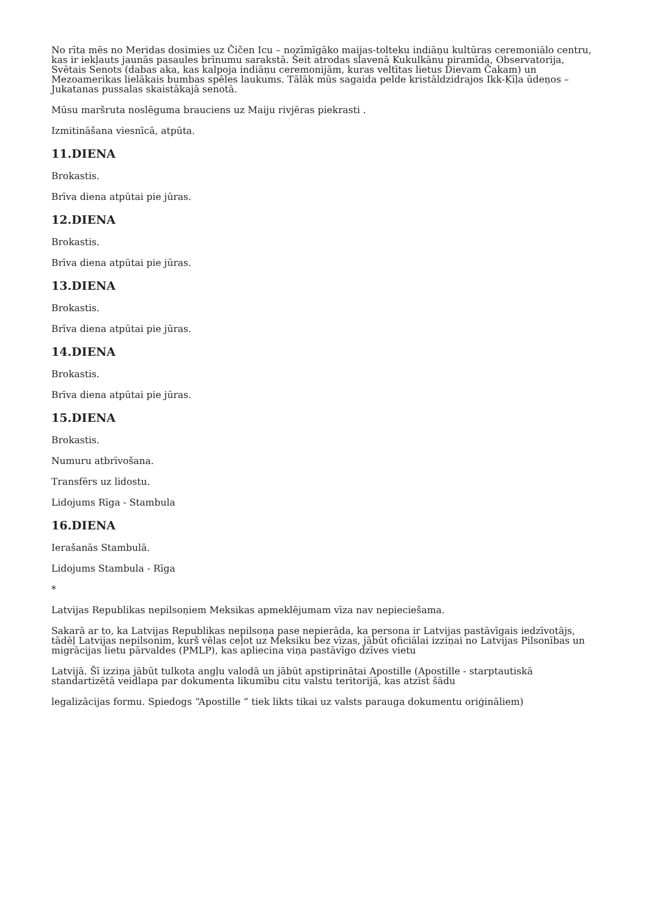No rīta mēs no Meridas dosimies uz Čičen Icu – nozīmīgāko maijas-tolteku indiāņu kultūras ceremoniālo centru, kas ir iekļauts jaunās pasaules brīnumu sarakstā. Šeit atrodas slavenā Kukulkānu piramīda, Observatorija, Svētais Senots (dabas aka, kas kalpoja indiāņu ceremonijām, kuras veltītas lietus Dievam Čakam) un Mezoamerikas lielākais bumbas spēles laukums. Tālāk mūs sagaida pelde kristāldzidrajos Ikk-Ķīļa ūdeņos – Jukatanas pussalas skaistākajā senotā.
Mūsu maršruta noslēguma brauciens uz Maiju rivjēras piekrasti .
Izmitināšana viesnīcā, atpūta.
11.DIENA
Brokastis.
Brīva diena atpūtai pie jūras.
12.DIENA
Brokastis.
Brīva diena atpūtai pie jūras.
13.DIENA
Brokastis.
Brīva diena atpūtai pie jūras.
14.DIENA
Brokastis.
Brīva diena atpūtai pie jūras.
15.DIENA
Brokastis.
Numuru atbrīvošana.
Transfērs uz lidostu.
Lidojums Rīga - Stambula
16.DIENA
Ierašanās Stambulā.
Lidojums Stambula - Rīga
*
Latvijas Republikas nepilsoņiem Meksikas apmeklējumam vīza nav nepieciešama.
Sakarā ar to, ka Latvijas Republikas nepilsoņa pase nepierāda, ka persona ir Latvijas pastāvīgais iedzīvotājs, tādēļ Latvijas nepilsonim, kurš vēlas ceļot uz Meksiku bez vīzas, jābūt oficiālai izziņai no Latvijas Pilsonības un migrācijas lietu pārvaldes (PMLP), kas apliecina viņa pastāvīgo dzīves vietu
Latvijā. Šī izziņa jābūt tulkota angļu valodā un jābūt apstiprinātai Apostille (Apostille - starptautiskā standartizētā veidlapa par dokumenta likumību citu valstu teritorijā, kas atzīst šādu
legalizācijas formu. Spiedogs “Apostille ” tiek likts tikai uz valsts parauga dokumentu oriģināliem)